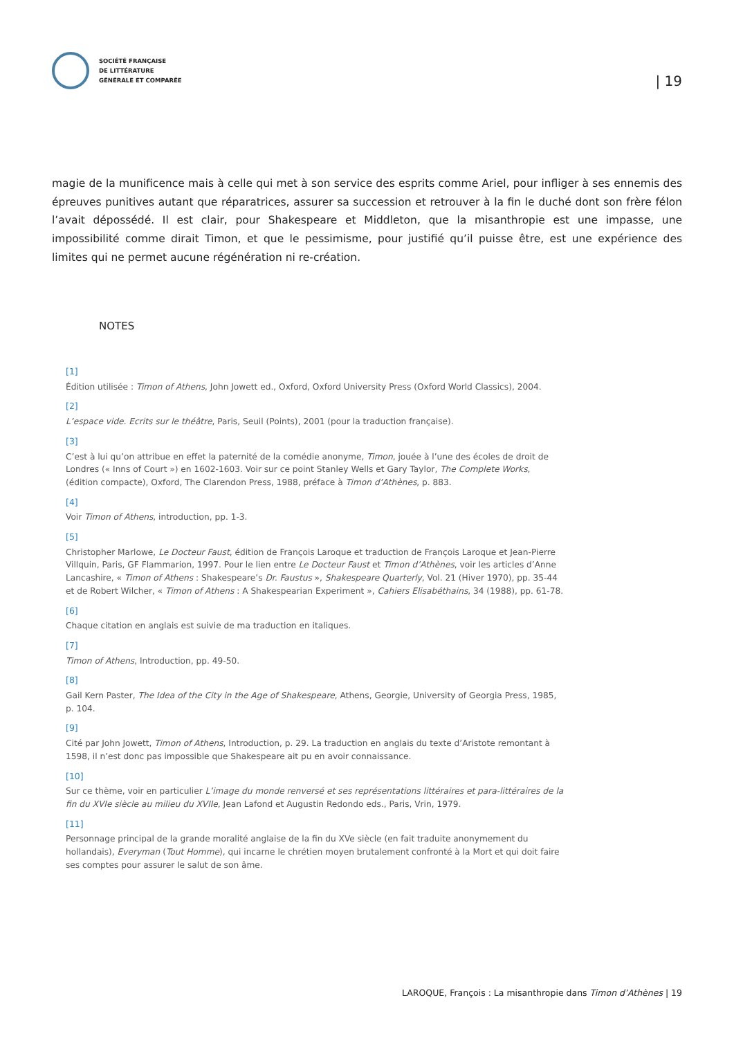SOCIÉTÉ FRANÇAISE
DE LITTÉRATURE
GÉNÉRALE ET COMPARÉE
| 19
magie de la munificence mais à celle qui met à son service des esprits comme Ariel, pour infliger à ses ennemis des épreuves punitives autant que réparatrices, assurer sa succession et retrouver à la fin le duché dont son frère félon l’avait dépossédé. Il est clair, pour Shakespeare et Middleton, que la misanthropie est une impasse, une impossibilité comme dirait Timon, et que le pessimisme, pour justifié qu’il puisse être, est une expérience des limites qui ne permet aucune régénération ni re-création.
NOTES
[1]
Édition utilisée : Timon of Athens, John Jowett ed., Oxford, Oxford University Press (Oxford World Classics), 2004.
[2]
L’espace vide. Ecrits sur le théâtre, Paris, Seuil (Points), 2001 (pour la traduction française).
[3]
C’est à lui qu’on attribue en effet la paternité de la comédie anonyme, Timon, jouée à l’une des écoles de droit de Londres (« Inns of Court ») en 1602-1603. Voir sur ce point Stanley Wells et Gary Taylor, The Complete Works, (édition compacte), Oxford, The Clarendon Press, 1988, préface à Timon d’Athènes, p. 883.
[4]
Voir Timon of Athens, introduction, pp. 1-3.
[5]
Christopher Marlowe, Le Docteur Faust, édition de François Laroque et traduction de François Laroque et Jean-Pierre Villquin, Paris, GF Flammarion, 1997. Pour le lien entre Le Docteur Faust et Timon d’Athènes, voir les articles d’Anne Lancashire, « Timon of Athens : Shakespeare’s Dr. Faustus », Shakespeare Quarterly, Vol. 21 (Hiver 1970), pp. 35-44 et de Robert Wilcher, « Timon of Athens : A Shakespearian Experiment », Cahiers Elisabéthains, 34 (1988), pp. 61-78.
[6]
Chaque citation en anglais est suivie de ma traduction en italiques.
[7]
Timon of Athens, Introduction, pp. 49-50.
[8]
Gail Kern Paster, The Idea of the City in the Age of Shakespeare, Athens, Georgie, University of Georgia Press, 1985, p. 104.
[9]
Cité par John Jowett, Timon of Athens, Introduction, p. 29. La traduction en anglais du texte d’Aristote remontant à 1598, il n’est donc pas impossible que Shakespeare ait pu en avoir connaissance.
[10]
Sur ce thème, voir en particulier L’image du monde renversé et ses représentations littéraires et para-littéraires de la fin du XVIe siècle au milieu du XVIIe, Jean Lafond et Augustin Redondo eds., Paris, Vrin, 1979.
[11]
Personnage principal de la grande moralité anglaise de la fin du XVe siècle (en fait traduite anonymement du hollandais), Everyman (Tout Homme), qui incarne le chrétien moyen brutalement confronté à la Mort et qui doit faire ses comptes pour assurer le salut de son âme.
LAROQUE, François : La misanthropie dans Timon d’Athènes | 19